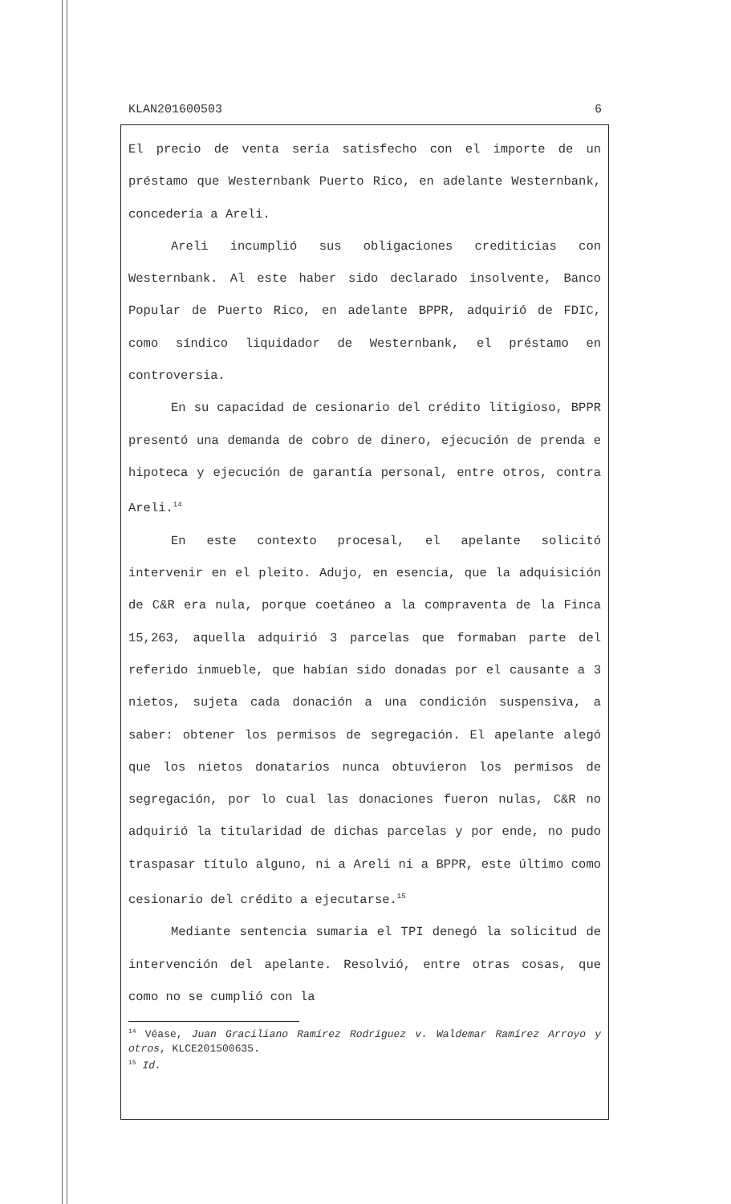KLAN201600503 6
El precio de venta sería satisfecho con el importe de un préstamo que Westernbank Puerto Rico, en adelante Westernbank, concedería a Areli.
Areli incumplió sus obligaciones crediticias con Westernbank. Al este haber sido declarado insolvente, Banco Popular de Puerto Rico, en adelante BPPR, adquirió de FDIC, como síndico liquidador de Westernbank, el préstamo en controversia.
En su capacidad de cesionario del crédito litigioso, BPPR presentó una demanda de cobro de dinero, ejecución de prenda e hipoteca y ejecución de garantía personal, entre otros, contra Areli.<sup>14</sup>
En este contexto procesal, el apelante solicitó intervenir en el pleito. Adujo, en esencia, que la adquisición de C&R era nula, porque coetáneo a la compraventa de la Finca 15,263, aquella adquirió 3 parcelas que formaban parte del referido inmueble, que habían sido donadas por el causante a 3 nietos, sujeta cada donación a una condición suspensiva, a saber: obtener los permisos de segregación. El apelante alegó que los nietos donatarios nunca obtuvieron los permisos de segregación, por lo cual las donaciones fueron nulas, C&R no adquirió la titularidad de dichas parcelas y por ende, no pudo traspasar título alguno, ni a Areli ni a BPPR, este último como cesionario del crédito a ejecutarse.<sup>15</sup>
Mediante sentencia sumaria el TPI denegó la solicitud de intervención del apelante. Resolvió, entre otras cosas, que como no se cumplió con la
<sup>14</sup> Véase, Juan Graciliano Ramírez Rodríguez v. Waldemar Ramírez Arroyo y otros, KLCE201500635.
<sup>15</sup> Id.